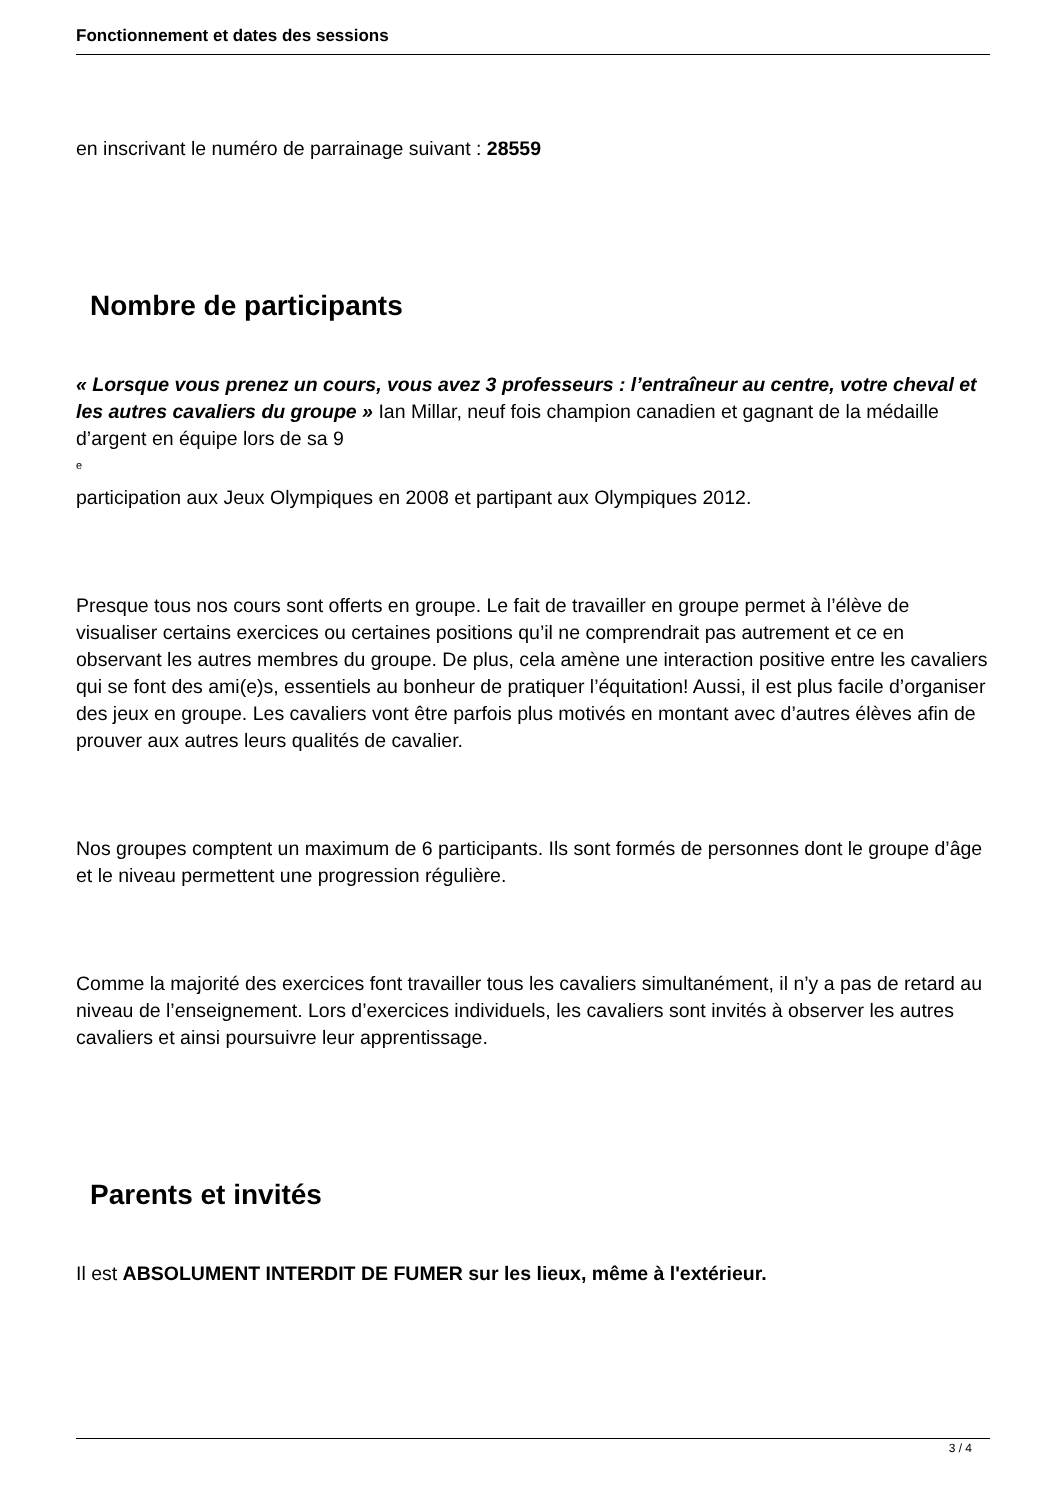Fonctionnement et dates des sessions
en inscrivant le numéro de parrainage suivant : 28559
Nombre de participants
« Lorsque vous prenez un cours, vous avez 3 professeurs : l’entraîneur au centre, votre cheval et les autres cavaliers du groupe » Ian Millar, neuf fois champion canadien et gagnant de la médaille d’argent en équipe lors de sa 9
<sup>e</sup>
participation aux Jeux Olympiques en 2008 et partipant aux Olympiques 2012.
Presque tous nos cours sont offerts en groupe. Le fait de travailler en groupe permet à l’élève de visualiser certains exercices ou certaines positions qu’il ne comprendrait pas autrement et ce en observant les autres membres du groupe. De plus, cela amène une interaction positive entre les cavaliers qui se font des ami(e)s, essentiels au bonheur de pratiquer l’équitation! Aussi, il est plus facile d’organiser des jeux en groupe. Les cavaliers vont être parfois plus motivés en montant avec d’autres élèves afin de prouver aux autres leurs qualités de cavalier.
Nos groupes comptent un maximum de 6 participants. Ils sont formés de personnes dont le groupe d’âge et le niveau permettent une progression régulière.
Comme la majorité des exercices font travailler tous les cavaliers simultanément, il n’y a pas de retard au niveau de l’enseignement. Lors d’exercices individuels, les cavaliers sont invités à observer les autres cavaliers et ainsi poursuivre leur apprentissage.
Parents et invités
Il est ABSOLUMENT INTERDIT DE FUMER sur les lieux, même à l'extérieur.
3 / 4